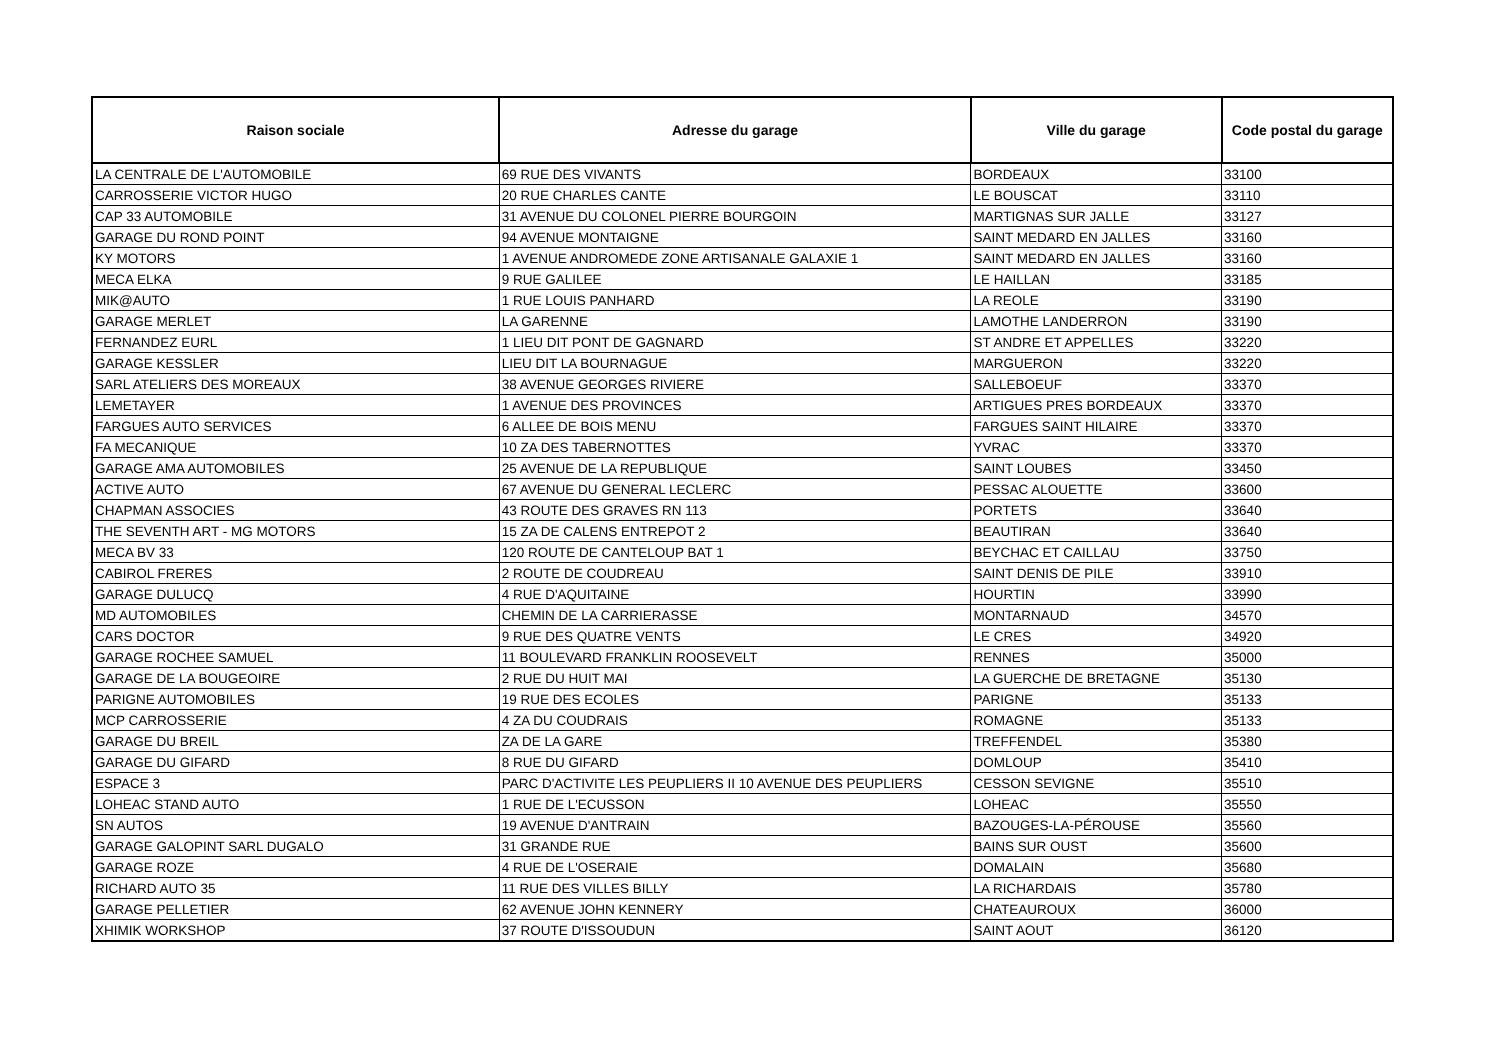| Raison sociale | Adresse du garage | Ville du garage | Code postal du garage |
| --- | --- | --- | --- |
| LA CENTRALE DE L'AUTOMOBILE | 69 RUE DES VIVANTS | BORDEAUX | 33100 |
| CARROSSERIE VICTOR HUGO | 20 RUE CHARLES CANTE | LE BOUSCAT | 33110 |
| CAP 33 AUTOMOBILE | 31 AVENUE DU COLONEL PIERRE BOURGOIN | MARTIGNAS SUR JALLE | 33127 |
| GARAGE DU ROND POINT | 94 AVENUE MONTAIGNE | SAINT MEDARD EN JALLES | 33160 |
| KY MOTORS | 1 AVENUE ANDROMEDE ZONE ARTISANALE GALAXIE 1 | SAINT MEDARD EN JALLES | 33160 |
| MECA ELKA | 9 RUE GALILEE | LE HAILLAN | 33185 |
| MIK@AUTO | 1 RUE LOUIS PANHARD | LA REOLE | 33190 |
| GARAGE MERLET | LA GARENNE | LAMOTHE LANDERRON | 33190 |
| FERNANDEZ EURL | 1 LIEU DIT PONT DE GAGNARD | ST ANDRE ET APPELLES | 33220 |
| GARAGE KESSLER | LIEU DIT LA BOURNAGUE | MARGUERON | 33220 |
| SARL ATELIERS DES MOREAUX | 38 AVENUE GEORGES RIVIERE | SALLEBOEUF | 33370 |
| LEMETAYER | 1 AVENUE DES PROVINCES | ARTIGUES PRES BORDEAUX | 33370 |
| FARGUES AUTO SERVICES | 6 ALLEE DE BOIS MENU | FARGUES SAINT HILAIRE | 33370 |
| FA MECANIQUE | 10 ZA DES TABERNOTTES | YVRAC | 33370 |
| GARAGE AMA AUTOMOBILES | 25 AVENUE DE LA REPUBLIQUE | SAINT LOUBES | 33450 |
| ACTIVE AUTO | 67 AVENUE DU GENERAL LECLERC | PESSAC ALOUETTE | 33600 |
| CHAPMAN ASSOCIES | 43 ROUTE DES GRAVES RN 113 | PORTETS | 33640 |
| THE SEVENTH ART - MG MOTORS | 15 ZA DE CALENS ENTREPOT 2 | BEAUTIRAN | 33640 |
| MECA BV 33 | 120 ROUTE DE CANTELOUP BAT 1 | BEYCHAC ET CAILLAU | 33750 |
| CABIROL FRERES | 2 ROUTE DE COUDREAU | SAINT DENIS DE PILE | 33910 |
| GARAGE DULUCQ | 4 RUE D'AQUITAINE | HOURTIN | 33990 |
| MD AUTOMOBILES | CHEMIN DE LA CARRIERASSE | MONTARNAUD | 34570 |
| CARS DOCTOR | 9 RUE DES QUATRE VENTS | LE CRES | 34920 |
| GARAGE ROCHEE SAMUEL | 11 BOULEVARD FRANKLIN ROOSEVELT | RENNES | 35000 |
| GARAGE DE LA BOUGEOIRE | 2 RUE DU HUIT MAI | LA GUERCHE DE BRETAGNE | 35130 |
| PARIGNE AUTOMOBILES | 19 RUE DES ECOLES | PARIGNE | 35133 |
| MCP CARROSSERIE | 4 ZA DU COUDRAIS | ROMAGNE | 35133 |
| GARAGE DU BREIL | ZA DE LA GARE | TREFFENDEL | 35380 |
| GARAGE DU GIFARD | 8 RUE DU GIFARD | DOMLOUP | 35410 |
| ESPACE 3 | PARC D'ACTIVITE LES PEUPLIERS II 10 AVENUE DES PEUPLIERS | CESSON SEVIGNE | 35510 |
| LOHEAC STAND AUTO | 1 RUE DE L'ECUSSON | LOHEAC | 35550 |
| SN AUTOS | 19 AVENUE D'ANTRAIN | BAZOUGES-LA-PÉROUSE | 35560 |
| GARAGE GALOPINT SARL DUGALO | 31 GRANDE RUE | BAINS SUR OUST | 35600 |
| GARAGE ROZE | 4 RUE DE L'OSERAIE | DOMALAIN | 35680 |
| RICHARD AUTO 35 | 11 RUE DES VILLES BILLY | LA RICHARDAIS | 35780 |
| GARAGE PELLETIER | 62 AVENUE JOHN KENNERY | CHATEAUROUX | 36000 |
| XHIMIK WORKSHOP | 37 ROUTE D'ISSOUDUN | SAINT AOUT | 36120 |